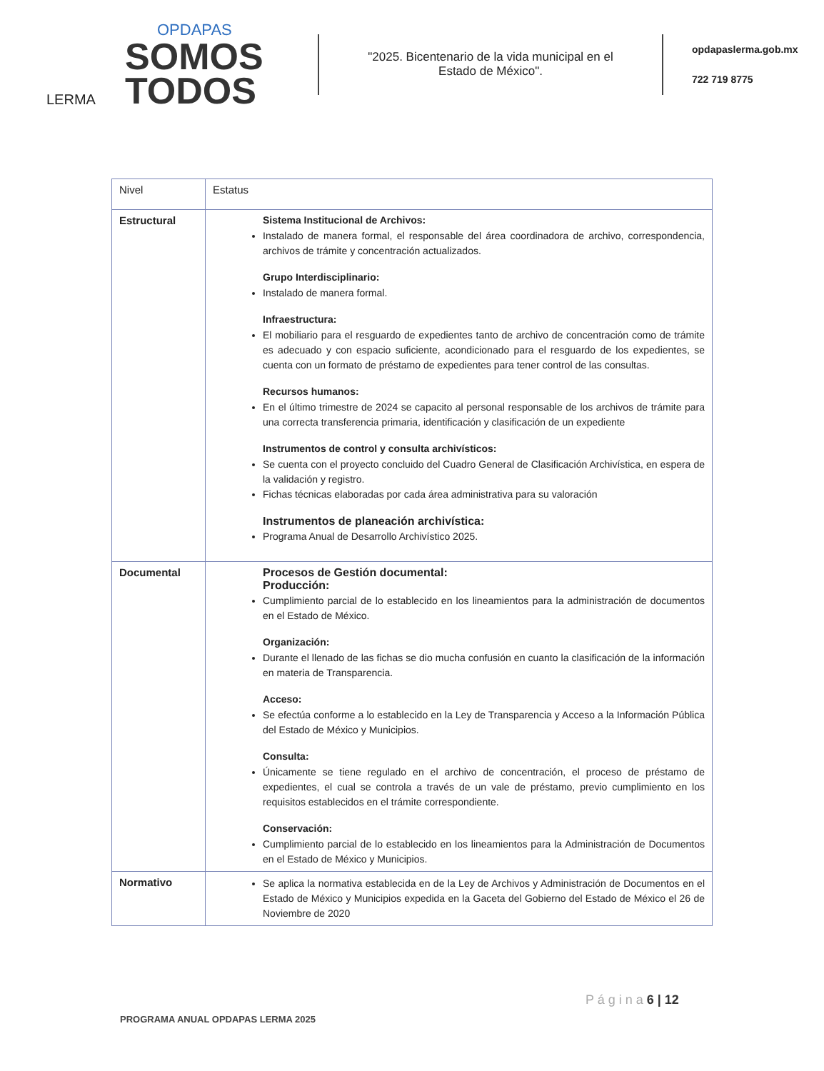OPDAPAS
SOMOS
TODOS
LERMA
"2025. Bicentenario de la vida municipal en el Estado de México".
opdapaslerma.gob.mx
722 719 8775
| Nivel | Estatus |
| --- | --- |
| Estructural | Sistema Institucional de Archivos: Instalado de manera formal, el responsable del área coordinadora de archivo, correspondencia, archivos de trámite y concentración actualizados. Grupo Interdisciplinario: Instalado de manera formal. Infraestructura: El mobiliario para el resguardo de expedientes tanto de archivo de concentración como de trámite es adecuado y con espacio suficiente, acondicionado para el resguardo de los expedientes, se cuenta con un formato de préstamo de expedientes para tener control de las consultas. Recursos humanos: En el último trimestre de 2024 se capacito al personal responsable de los archivos de trámite para una correcta transferencia primaria, identificación y clasificación de un expediente Instrumentos de control y consulta archivísticos: Se cuenta con el proyecto concluido del Cuadro General de Clasificación Archivística, en espera de la validación y registro. Fichas técnicas elaboradas por cada área administrativa para su valoración Instrumentos de planeación archivística: Programa Anual de Desarrollo Archivístico 2025. |
| Documental | Procesos de Gestión documental: Producción: Cumplimiento parcial de lo establecido en los lineamientos para la administración de documentos en el Estado de México. Organización: Durante el llenado de las fichas se dio mucha confusión en cuanto la clasificación de la información en materia de Transparencia. Acceso: Se efectúa conforme a lo establecido en la Ley de Transparencia y Acceso a la Información Pública del Estado de México y Municipios. Consulta: Únicamente se tiene regulado en el archivo de concentración, el proceso de préstamo de expedientes, el cual se controla a través de un vale de préstamo, previo cumplimiento en los requisitos establecidos en el trámite correspondiente. Conservación: Cumplimiento parcial de lo establecido en los lineamientos para la Administración de Documentos en el Estado de México y Municipios. |
| Normativo | Se aplica la normativa establecida en de la Ley de Archivos y Administración de Documentos en el Estado de México y Municipios expedida en la Gaceta del Gobierno del Estado de México el 26 de Noviembre de 2020 |
P á g i n a 6 | 12
PROGRAMA ANUAL OPDAPAS LERMA 2025